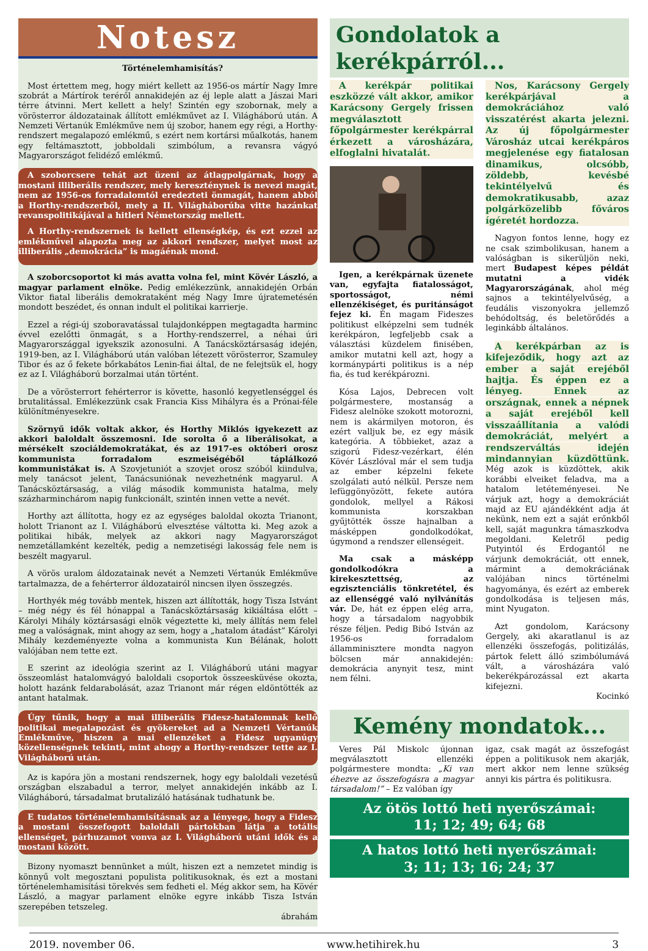Notesz
Történelemhamisítás?
Most értettem meg, hogy miért kellett az 1956-os mártír Nagy Imre szobrát a Mártírok teréről annakidején az éj leple alatt a Jászai Mari térre átvinni. Mert kellett a hely! Szintén egy szobornak, mely a vörösterror áldozatainak állított emlékművet az I. Világháború után. A Nemzeti Vértanúk Emlékműve nem új szobor, hanem egy régi, a Horthy-rendszert megalapozó emlékmű, s ezért nem kortársi műalkotás, hanem egy feltámasztott, jobboldali szimbólum, a revansra vágyó Magyarországot felidéző emlékmű.
A szoborcsere tehát azt üzeni az átlagpolgárnak, hogy a mostani illiberális rendszer, mely kereszténynek is nevezi magát, nem az 1956-os forradalomtól eredezteti önmagát, hanem abból a Horthy-rendszerből, mely a II. Világháborúba vitte hazánkat revanspolitikájával a hitleri Németország mellett.
A Horthy-rendszernek is kellett ellenségkép, és ezt ezzel az emlékművel alapozta meg az akkori rendszer, melyet most az illiberális „demokrácia” is magáénak mond.
A szoborcsoportot ki más avatta volna fel, mint Kövér László, a magyar parlament elnöke. Pedig emlékezzünk, annakidején Orbán Viktor fiatal liberális demokrataként még Nagy Imre újratemetésén mondott beszédet, és onnan indult el politikai karrierje.
Ezzel a régi-új szoboravatással tulajdonképpen megtagadta harminc évvel ezelőtti önmagát, s a Horthy-rendszerrel, a néhai úri Magyarországgal igyekszik azonosulni. A Tanácsköztársaság idején, 1919-ben, az I. Világháború után valóban létezett vörösterror, Szamuley Tibor és az ő fekete bőrkabátos Lenin-fiai által, de ne felejtsük el, hogy ez az I. Világháború borzalmai után történt.
De a vörösterrort fehérterror is követte, hasonló kegyetlenséggel és brutalitással. Emlékezzünk csak Francia Kiss Mihályra és a Prónai-féle különítményesekre.
Szörnyű idők voltak akkor, és Horthy Miklós igyekezett az akkori baloldalt összemosni. Ide sorolta ő a liberálisokat, a mérsékelt szociáldemokratákat, és az 1917-es októberi orosz kommunista forradalom eszmeiségéből táplálkozó kommunistákat is. A Szovjetuniót a szovjet orosz szóból kiindulva, mely tanácsot jelent, Tanácsuniónak nevezhetnénk magyarul. A Tanácsköztársaság, a világ második kommunista hatalma, mely százharminchárom napig funkcionált, szintén innen vette a nevét.
Horthy azt állította, hogy ez az egységes baloldal okozta Trianont, holott Trianont az I. Világháború elvesztése váltotta ki. Meg azok a politikai hibák, melyek az akkori nagy Magyarországot nemzetállamként kezelték, pedig a nemzetiségi lakosság fele nem is beszélt magyarul.
A vörös uralom áldozatainak nevét a Nemzeti Vértanúk Emlékműve tartalmazza, de a fehérterror áldozatairól nincsen ilyen összegzés.
Horthyék még tovább mentek, hiszen azt állították, hogy Tisza Istvánt – még négy és fél hónappal a Tanácsköztársaság kikiáltása előtt – Károlyi Mihály köztársasági elnök végeztette ki, mely állítás nem felel meg a valóságnak, mint ahogy az sem, hogy a „hatalom átadást” Károlyi Mihály kezdeményezte volna a kommunista Kun Bélának, holott valójában nem tette ezt.
E szerint az ideológia szerint az I. Világháború utáni magyar összeomlást hatalomvágyó baloldali csoportok összeesküvése okozta, holott hazánk feldarabolását, azaz Trianont már régen eldöntötték az antant hatalmak.
Úgy tűnik, hogy a mai illiberális Fidesz-hatalomnak kellő politikai megalapozást és gyökereket ad a Nemzeti Vértanúk Emlékműve, hiszen a mai ellenzéket a Fidesz ugyanúgy közellenségnek tekinti, mint ahogy a Horthy-rendszer tette az I. Világháború után.
Az is kapóra jön a mostani rendszernek, hogy egy baloldali vezetésű országban elszabadul a terror, melyet annakidején inkább az I. Világháború, társadalmat brutalizáló hatásának tudhatunk be.
E tudatos történelemhamisításnak az a lényege, hogy a Fidesz a mostani összefogott baloldali pártokban látja a totális ellenséget, párhuzamot vonva az I. Világháború utáni idők és a mostani között.
Bizony nyomaszt bennünket a múlt, hiszen ezt a nemzetet mindig is könnyű volt megosztani populista politikusoknak, és ezt a mostani történelemhamisítási törekvés sem fedheti el. Még akkor sem, ha Kövér László, a magyar parlament elnöke egyre inkább Tisza István szerepében tetszeleg.
ábrahám
Gondolatok a kerékpárról...
A kerékpár politikai eszközzé vált akkor, amikor Karácsony Gergely frissen megválasztott főpolgármester kerékpárral érkezett a városházára, elfoglalni hivatalát.
Igen, a kerékpárnak üzenete van, egyfajta fiatalosságot, sportosságot, némi ellenzékiséget, és puritánságot fejez ki. Én magam Fideszes politikust elképzelni sem tudnék kerékpáron, legfeljebb csak a választási küzdelem finisében, amikor mutatni kell azt, hogy a kormánypárti politikus is a nép fia, és tud kerékpározni.
Kósa Lajos, Debrecen volt polgármestere, mostanság a Fidesz alelnöke szokott motorozni, nem is akármilyen motoron, és ezért valljuk be, ez egy másik kategória. A többieket, azaz a szigorú Fidesz-vezérkart, élén Kövér Lászlóval már el sem tudja az ember képzelni fekete szolgálati autó nélkül. Persze nem lefüggönyözött, fekete autóra gondolok, mellyel a Rákosi kommunista korszakban gyűjtötték össze hajnalban a másképpen gondolkodókat, úgymond a rendszer ellenségeit.
Ma csak a másképp gondolkodókra a kirekesztettség, az egzisztenciális tönkretétel, és az ellenséggé való nyilvánítás vár. De, hát ez éppen elég arra, hogy a társadalom nagyobbik része féljen. Pedig Bibó István az 1956-os forradalom államminisztere mondta nagyon bölcsen már annakidején: demokrácia anynyit tesz, mint nem félni.
Nos, Karácsony Gergely kerékpárjával a demokráciához való visszatérést akarta jelezni. Az új főpolgármester Városház utcai kerékpáros megjelenése egy fiatalosan dinamikus, olcsóbb, zöldebb, kevésbé tekintélyelvű és demokratikusabb, azaz polgárközelibb főváros ígéretét hordozza.
Nagyon fontos lenne, hogy ez ne csak szimbolikusan, hanem a valóságban is sikerüljön neki, mert Budapest képes példát mutatni a vidék Magyarországának, ahol még sajnos a tekintélyelvűség, a feudális viszonyokra jellemző behódoltság, és beletörődés a leginkább általános.
A kerékpárban az is kifejeződik, hogy azt az ember a saját erejéből hajtja. És éppen ez a lényeg. Ennek az országnak, ennek a népnek a saját erejéből kell visszaállítania a valódi demokráciát, melyért a rendszerváltás idején mindannyian küzdöttünk. Még azok is küzdöttek, akik korábbi elveiket feladva, ma a hatalom letéteményesei. Ne várjuk azt, hogy a demokráciát majd az EU ajándékként adja át nekünk, nem ezt a saját erőnkből kell, saját magunkra támaszkodva megoldani. Keletről pedig Putyintól és Erdogantól ne várjunk demokráciát, ott ennek, mármint a demokráciának valójában nincs történelmi hagyománya, és ezért az emberek gondolkodása is teljesen más, mint Nyugaton.
Azt gondolom, Karácsony Gergely, aki akaratlanul is az ellenzéki összefogás, politizálás, pártok felett álló szimbólumává vált, a városházára való bekerékpározással ezt akarta kifejezni.
Kocinkó
Kemény mondatok...
Veres Pál Miskolc újonnan megválasztott ellenzéki polgármestere mondta: „Ki van éhezve az összefogásra a magyar társadalom!” – Ez valóban így
igaz, csak magát az összefogást éppen a politikusok nem akarják, mert akkor nem lenne szükség annyi kis pártra és politikusra.
Az ötös lottó heti nyerőszámai:
11; 12; 49; 64; 68
A hatos lottó heti nyerőszámai:
3; 11; 13; 16; 24; 37
2019. november 06. www.hetihirek.hu 3